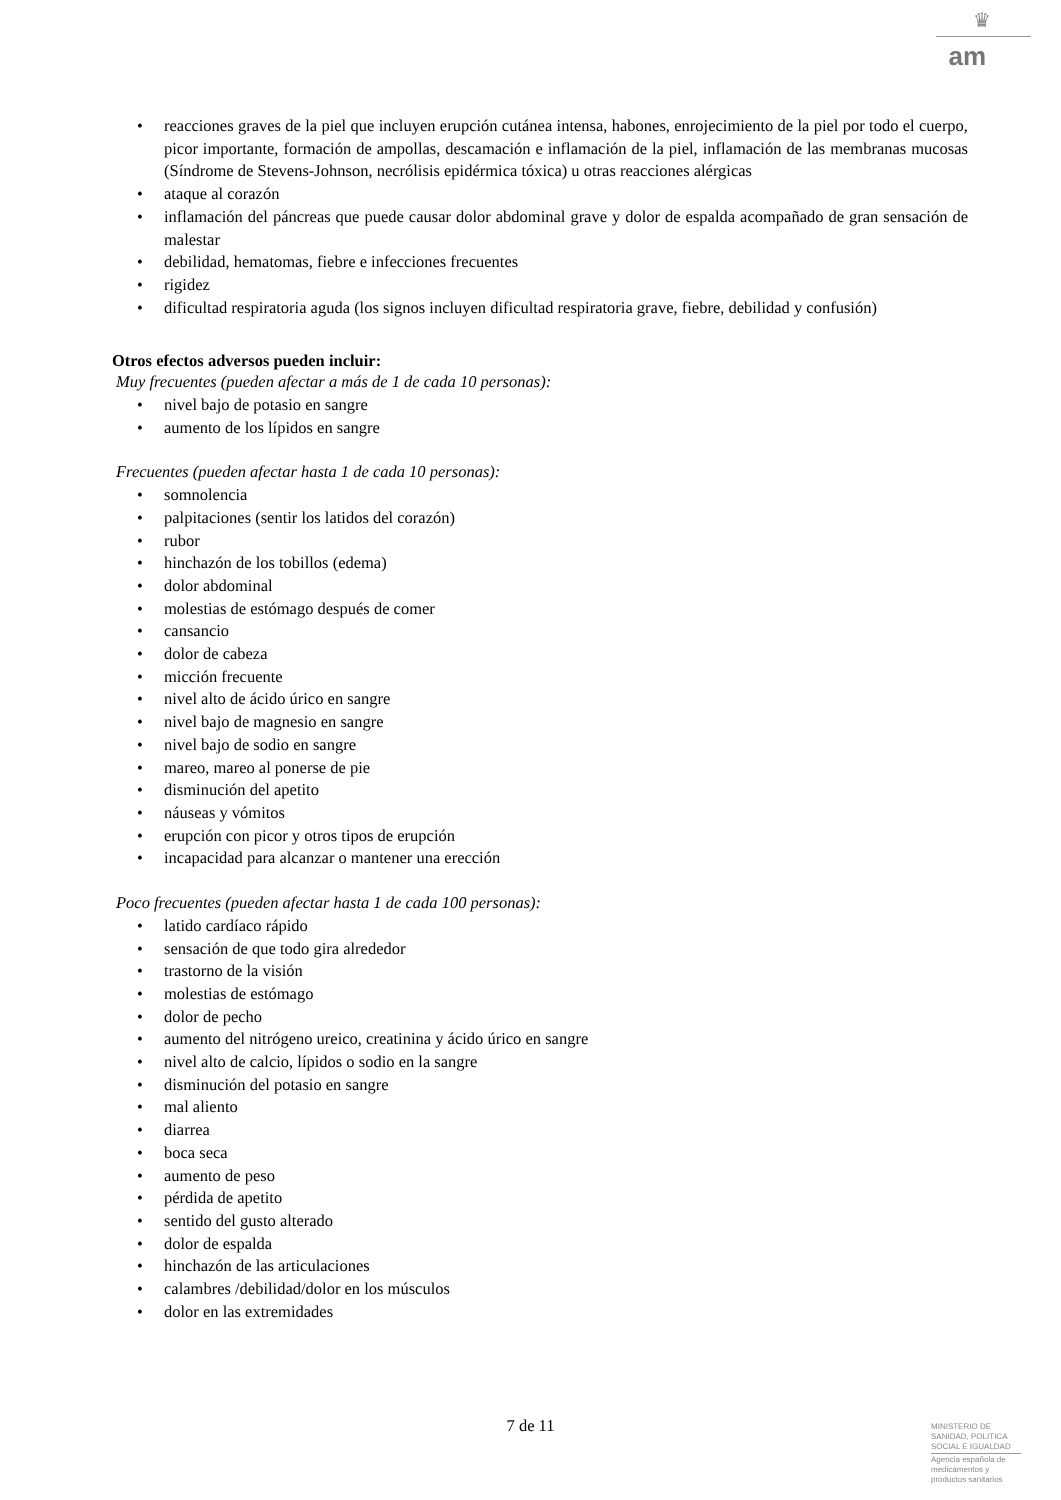♛
am
reacciones graves de la piel que incluyen erupción cutánea intensa, habones, enrojecimiento de la piel por todo el cuerpo, picor importante, formación de ampollas, descamación e inflamación de la piel, inflamación de las membranas mucosas (Síndrome de Stevens-Johnson, necrólisis epidérmica tóxica) u otras reacciones alérgicas
ataque al corazón
inflamación del páncreas que puede causar dolor abdominal grave y dolor de espalda acompañado de gran sensación de malestar
debilidad, hematomas, fiebre e infecciones frecuentes
rigidez
dificultad respiratoria aguda (los signos incluyen dificultad respiratoria grave, fiebre, debilidad y confusión)
Otros efectos adversos pueden incluir:
Muy frecuentes (pueden afectar a más de 1 de cada 10 personas):
nivel bajo de potasio en sangre
aumento de los lípidos en sangre
Frecuentes (pueden afectar hasta 1 de cada 10 personas):
somnolencia
palpitaciones (sentir los latidos del corazón)
rubor
hinchazón de los tobillos (edema)
dolor abdominal
molestias de estómago después de comer
cansancio
dolor de cabeza
micción frecuente
nivel alto de ácido úrico en sangre
nivel bajo de magnesio en sangre
nivel bajo de sodio en sangre
mareo, mareo al ponerse de pie
disminución del apetito
náuseas y vómitos
erupción con picor y otros tipos de erupción
incapacidad para alcanzar o mantener una erección
Poco frecuentes (pueden afectar hasta 1 de cada 100 personas):
latido cardíaco rápido
sensación de que todo gira alrededor
trastorno de la visión
molestias de estómago
dolor de pecho
aumento del nitrógeno ureico, creatinina y ácido úrico en sangre
nivel alto de calcio, lípidos o sodio en la sangre
disminución del potasio en sangre
mal aliento
diarrea
boca seca
aumento de peso
pérdida de apetito
sentido del gusto alterado
dolor de espalda
hinchazón de las articulaciones
calambres /debilidad/dolor en los músculos
dolor en las extremidades
7 de 11
MINISTERIO DE
SANIDAD, POLITICA
SOCIAL E IGUALDAD
Agencia española de
medicamentos y
productos sanitarios